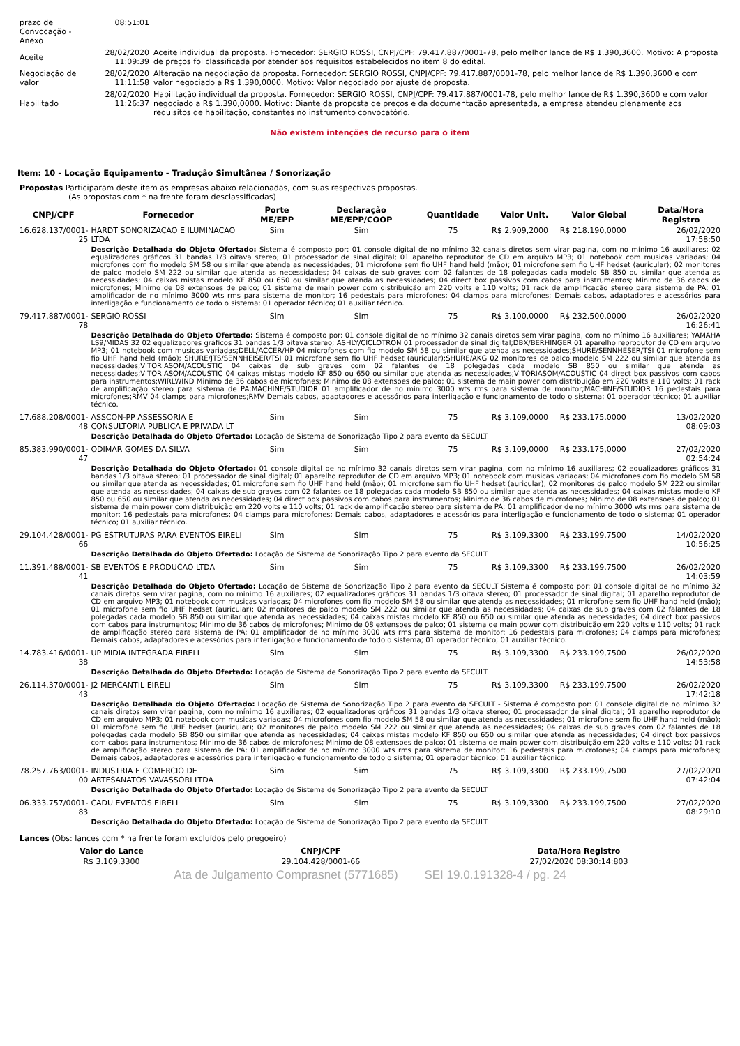| prazo de Convocação - Anexo | 08:51:01 | |
| Aceite | 28/02/2020 11:09:39 | Aceite individual da proposta. Fornecedor: SERGIO ROSSI, CNPJ/CPF: 79.417.887/0001-78, pelo melhor lance de R$ 1.390,3600. Motivo: A proposta de preços foi classificada por atender aos requisitos estabelecidos no item 8 do edital. |
| Negociação de valor | 28/02/2020 11:11:58 | Alteração na negociação da proposta. Fornecedor: SERGIO ROSSI, CNPJ/CPF: 79.417.887/0001-78, pelo melhor lance de R$ 1.390,3600 e com valor negociado a R$ 1.390,0000. Motivo: Valor negociado por ajuste de proposta. |
| Habilitado | 28/02/2020 11:26:37 | Habilitação individual da proposta. Fornecedor: SERGIO ROSSI, CNPJ/CPF: 79.417.887/0001-78, pelo melhor lance de R$ 1.390,3600 e com valor negociado a R$ 1.390,0000. Motivo: Diante da proposta de preços e da documentação apresentada, a empresa atendeu plenamente aos requisitos de habilitação, constantes no instrumento convocatório. |
Não existem intenções de recurso para o item
Item: 10 - Locação Equipamento - Tradução Simultânea / Sonorização
Propostas Participaram deste item as empresas abaixo relacionadas, com suas respectivas propostas.
(As propostas com * na frente foram desclassificadas)
| CNPJ/CPF | Fornecedor | Porte ME/EPP | Declaração ME/EPP/COOP | Quantidade | Valor Unit. | Valor Global | Data/Hora Registro |
| --- | --- | --- | --- | --- | --- | --- | --- |
| 16.628.137/0001-25 | HARDT SONORIZACAO E ILUMINACAO LTDA | Sim | Sim | 75 | R$ 2.909,2000 | R$ 218.190,0000 | 26/02/2020 17:58:50 |
| | Descrição Detalhada do Objeto Ofertado: Sistema é composto por: 01 console digital de no mínimo 32 canais diretos sem virar pagina, com no mínimo 16 auxiliares; 02 equalizadores gráficos 31 bandas 1/3 oitava stereo; 01 processador de sinal digital; 01 aparelho reprodutor de CD em arquivo MP3; 01 notebook com musicas variadas; 04 microfones com fio modelo SM 58 ou similar que atenda as necessidades; 01 microfone sem fio UHF hand held (mão); 01 microfone sem fio UHF hedset (auricular); 02 monitores de palco modelo SM 222 ou similar que atenda as necessidades; 04 caixas de sub graves com 02 falantes de 18 polegadas cada modelo SB 850 ou similar que atenda as necessidades; 04 caixas mistas modelo KF 850 ou 650 ou similar que atenda as necessidades; 04 direct box passivos com cabos para instrumentos; Minimo de 36 cabos de microfones; Minimo de 08 extensoes de palco; 01 sistema de main power com distribuição em 220 volts e 110 volts; 01 rack de amplificação stereo para sistema de PA; 01 amplificador de no mínimo 3000 wts rms para sistema de monitor; 16 pedestais para microfones; 04 clamps para microfones; Demais cabos, adaptadores e acessórios para interligação e funcionamento de todo o sistema; 01 operador técnico; 01 auxiliar técnico. | | | | | | |
| 79.417.887/0001-78 | SERGIO ROSSI | Sim | Sim | 75 | R$ 3.100,0000 | R$ 232.500,0000 | 26/02/2020 16:26:41 |
| | Descrição Detalhada do Objeto Ofertado: Sistema é composto por: 01 console digital de no mínimo 32 canais diretos sem virar pagina, com no mínimo 16 auxiliares; YAMAHA LS9/MIDAS 32 02 equalizadores gráficos 31 bandas 1/3 oitava stereo; ASHLY/CICLOTRON 01 processador de sinal digital;DBX/BERHINGER 01 aparelho reprodutor de CD em arquivo MP3; 01 notebook com musicas variadas;DELL/ACCER/HP 04 microfones com fio modelo SM 58 ou similar que atenda as necessidades;SHURE/SENNHESER/TSI 01 microfone sem fio UHF hand held (mão); SHURE/JTS/SENNHEISER/TSI 01 microfone sem fio UHF hedset (auricular);SHURE/AKG 02 monitores de palco modelo SM 222 ou similar que atenda as necessidades;VITORIASOM/ACOUSTIC 04 caixas de sub graves com 02 falantes de 18 polegadas cada modelo SB 850 ou similar que atenda as necessidades;VITORIASOM/ACOUSTIC 04 caixas mistas modelo KF 850 ou 650 ou similar que atenda as necessidades;VITORIASOM/ACOUSTIC 04 direct box passivos com cabos para instrumentos;WIRLWIND Minimo de 36 cabos de microfones; Minimo de 08 extensoes de palco; 01 sistema de main power com distribuição em 220 volts e 110 volts; 01 rack de amplificação stereo para sistema de PA;MACHINE/STUDIOR 01 amplificador de no mínimo 3000 wts rms para sistema de monitor;MACHINE/STUDIOR 16 pedestais para microfones;RMV 04 clamps para microfones;RMV Demais cabos, adaptadores e acessórios para interligação e funcionamento de todo o sistema; 01 operador técnico; 01 auxiliar técnico. | | | | | | |
| 17.688.208/0001-48 | ASSCON-PP ASSESSORIA E CONSULTORIA PUBLICA E PRIVADA LT | Sim | Sim | 75 | R$ 3.109,0000 | R$ 233.175,0000 | 13/02/2020 08:09:03 |
| | Descrição Detalhada do Objeto Ofertado: Locação de Sistema de Sonorização Tipo 2 para evento da SECULT | | | | | | |
| 85.383.990/0001-47 | ODIMAR GOMES DA SILVA | Sim | Sim | 75 | R$ 3.109,0000 | R$ 233.175,0000 | 27/02/2020 02:54:24 |
| | Descrição Detalhada do Objeto Ofertado: 01 console digital de no mínimo 32 canais diretos sem virar pagina, com no mínimo 16 auxiliares; 02 equalizadores gráficos 31 bandas 1/3 oitava stereo; 01 processador de sinal digital; 01 aparelho reprodutor de CD em arquivo MP3; 01 notebook com musicas variadas; 04 microfones com fio modelo SM 58 ou similar que atenda as necessidades; 01 microfone sem fio UHF hand held (mão); 01 microfone sem fio UHF hedset (auricular); 02 monitores de palco modelo SM 222 ou similar que atenda as necessidades; 04 caixas de sub graves com 02 falantes de 18 polegadas cada modelo SB 850 ou similar que atenda as necessidades; 04 caixas mistas modelo KF 850 ou 650 ou similar que atenda as necessidades; 04 direct box passivos com cabos para instrumentos; Minimo de 36 cabos de microfones; Minimo de 08 extensoes de palco; 01 sistema de main power com distribuição em 220 volts e 110 volts; 01 rack de amplificação stereo para sistema de PA; 01 amplificador de no mínimo 3000 wts rms para sistema de monitor; 16 pedestais para microfones; 04 clamps para microfones; Demais cabos, adaptadores e acessórios para interligação e funcionamento de todo o sistema; 01 operador técnico; 01 auxiliar técnico. | | | | | | |
| 29.104.428/0001-66 | PG ESTRUTURAS PARA EVENTOS EIRELI | Sim | Sim | 75 | R$ 3.109,3300 | R$ 233.199,7500 | 14/02/2020 10:56:25 |
| | Descrição Detalhada do Objeto Ofertado: Locação de Sistema de Sonorização Tipo 2 para evento da SECULT | | | | | | |
| 11.391.488/0001-41 | SB EVENTOS E PRODUCAO LTDA | Sim | Sim | 75 | R$ 3.109,3300 | R$ 233.199,7500 | 26/02/2020 14:03:59 |
| | Descrição Detalhada do Objeto Ofertado: Locação de Sistema de Sonorização Tipo 2 para evento da SECULT Sistema é composto por: 01 console digital de no mínimo 32 canais diretos sem virar pagina, com no mínimo 16 auxiliares; 02 equalizadores gráficos 31 bandas 1/3 oitava stereo; 01 processador de sinal digital; 01 aparelho reprodutor de CD em arquivo MP3; 01 notebook com musicas variadas; 04 microfones com fio modelo SM 58 ou similar que atenda as necessidades; 01 microfone sem fio UHF hand held (mão); 01 microfone sem fio UHF hedset (auricular); 02 monitores de palco modelo SM 222 ou similar que atenda as necessidades; 04 caixas de sub graves com 02 falantes de 18 polegadas cada modelo SB 850 ou similar que atenda as necessidades; 04 caixas mistas modelo KF 850 ou 650 ou similar que atenda as necessidades; 04 direct box passivos com cabos para instrumentos; Minimo de 36 cabos de microfones; Minimo de 08 extensoes de palco; 01 sistema de main power com distribuição em 220 volts e 110 volts; 01 rack de amplificação stereo para sistema de PA; 01 amplificador de no mínimo 3000 wts rms para sistema de monitor; 16 pedestais para microfones; 04 clamps para microfones; Demais cabos, adaptadores e acessórios para interligação e funcionamento de todo o sistema; 01 operador técnico; 01 auxiliar técnico. | | | | | | |
| 14.783.416/0001-38 | UP MIDIA INTEGRADA EIRELI | Sim | Sim | 75 | R$ 3.109,3300 | R$ 233.199,7500 | 26/02/2020 14:53:58 |
| | Descrição Detalhada do Objeto Ofertado: Locação de Sistema de Sonorização Tipo 2 para evento da SECULT | | | | | | |
| 26.114.370/0001-43 | J2 MERCANTIL EIRELI | Sim | Sim | 75 | R$ 3.109,3300 | R$ 233.199,7500 | 26/02/2020 17:42:18 |
| | Descrição Detalhada do Objeto Ofertado: Locação de Sistema de Sonorização Tipo 2 para evento da SECULT - Sistema é composto por: 01 console digital de no mínimo 32 canais diretos sem virar pagina, com no mínimo 16 auxiliares; 02 equalizadores gráficos 31 bandas 1/3 oitava stereo; 01 processador de sinal digital; 01 aparelho reprodutor de CD em arquivo MP3; 01 notebook com musicas variadas; 04 microfones com fio modelo SM 58 ou similar que atenda as necessidades; 01 microfone sem fio UHF hand held (mão); 01 microfone sem fio UHF hedset (auricular); 02 monitores de palco modelo SM 222 ou similar que atenda as necessidades; 04 caixas de sub graves com 02 falantes de 18 polegadas cada modelo SB 850 ou similar que atenda as necessidades; 04 caixas mistas modelo KF 850 ou 650 ou similar que atenda as necessidades; 04 direct box passivos com cabos para instrumentos; Minimo de 36 cabos de microfones; Minimo de 08 extensoes de palco; 01 sistema de main power com distribuição em 220 volts e 110 volts; 01 rack de amplificação stereo para sistema de PA; 01 amplificador de no mínimo 3000 wts rms para sistema de monitor; 16 pedestais para microfones; 04 clamps para microfones; Demais cabos, adaptadores e acessórios para interligação e funcionamento de todo o sistema; 01 operador técnico; 01 auxiliar técnico. | | | | | | |
| 78.257.763/0001-00 | INDUSTRIA E COMERCIO DE ARTESANATOS VAVASSORI LTDA | Sim | Sim | 75 | R$ 3.109,3300 | R$ 233.199,7500 | 27/02/2020 07:42:04 |
| | Descrição Detalhada do Objeto Ofertado: Locação de Sistema de Sonorização Tipo 2 para evento da SECULT | | | | | | |
| 06.333.757/0001-83 | CADU EVENTOS EIRELI | Sim | Sim | 75 | R$ 3.109,3300 | R$ 233.199,7500 | 27/02/2020 08:29:10 |
| | Descrição Detalhada do Objeto Ofertado: Locação de Sistema de Sonorização Tipo 2 para evento da SECULT | | | | | | |
Lances (Obs: lances com * na frente foram excluídos pelo pregoeiro)
| Valor do Lance | CNPJ/CPF | Data/Hora Registro |
| --- | --- | --- |
| R$ 3.109,3300 | 29.104.428/0001-66 | 27/02/2020 08:30:14:803 |
Ata de Julgamento Comprasnet (5771685) SEI 19.0.191328-4 / pg. 24